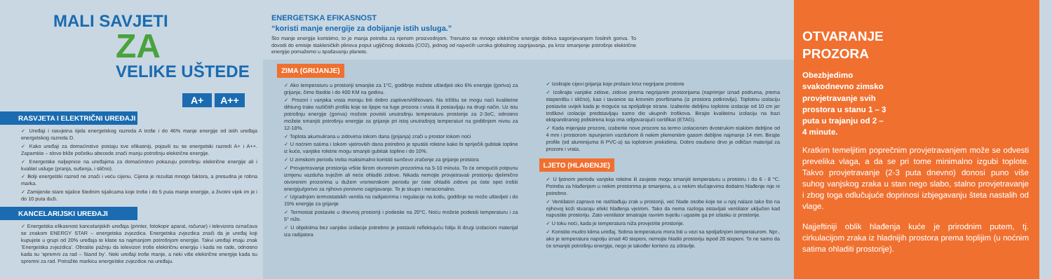MALI SAVJETI
ZA
VELIKE UŠTEDE
A+ A++
RASVJETA I ELEKTRIČNI UREĐAJI
✓ Uređaji i rasvjetna tijela energetskog razreda A troše i do 46% manje energije od istih uređaja energetskog razreda D.
✓ Kako uređaji za domaćinstvo postaju sve efikasniji, pojavili su se energetski razredi A+ i A++. Zapamtite – slovo bliže početku abecede znači manju potrošnju električne energije.
✓ Energetske naljepnice na uređajima za domaćinstvo pokazuju potrošnju električne energije ali i kvalitet usluge (pranja, sušenja, i slično).
✓ Bolji energetski razred ne znači i veću cijenu. Cijena je rezultat mnogo faktora, a presudna je robna marka.
✓ Zamijenite stare sijalice štednim sijalicama koje troše i do 5 puta manje energije, a životni vijek im je i do 10 puta duži.
KANCELARIJSKI UREĐAJI
✓ Energetska efikasnost kancelarijskih uređaja (printer, fotokopir aparat, računar) i televizora označava se znakom ENERGY STAR – energetska zvjezdica. Energetska zvjezdica znači da je uređaj koji kupujete u grupi od 20% uređaja te klase sa najmanjom potrošnjom energije. Takvi uređaji imaju znak ‘Energetska zvjezdica’. Obratite pažnju da televizori troše električnu energiju i kada ne rade, odnosno kada su ‘spremni za rad – Stand by’. Neki uređaji troše manje, a neki više električne energije kada su spremni za rad. Potražite markicu energetske zvjezdice na uređaju.
ENERGETSKA EFIKASNOST
“koristi manje energije za dobijanje istih usluga.”
Što manje energije koristimo, to je manja potreba za njenom proizvodnjom. Trenutno se mnogo električne energije dobiva sagorijevanjem fosilnih goriva. To dovodi do emisije stakleničkih plinova poput ugljičnog dioksida (CO2), jednog od najvećih uzroka globalnog zagrijavanja, pa kroz smanjenje potrošnje električne energije pomažemo u spašavanju planete.
ZIMA (GRIJANJE)
✓ Ako temperaturu u prostoriji smanjite za 1°C, godišnje možete uštedjeti oko 6% energije (goriva) za grijanje, čime štedite i do 400 KM na godinu.
✓ Prozori i vanjska vrata moraju biti dobro zaptiveni/dihtovani. Na tržištu se mogu naći kvalitetne dihtung trake različitih profila koje se lijepe na fuge prozora i vrata ili postavljaju na drugi način. Uz istu potrošnju energije (goriva) možete povisiti unutrašnju temperaturu prostorije za 2-3oC, odnosno možete smanjiti potrošnju energije za grijanje pri istoj unutrašnjoj temperaturi na godišnjem nivou za 12-18%.
✓ Toplota akumulirana u zidovima tokom dana (grijanja) zrači u prostor tokom noći
✓ U noćnim satima i tokom vjetrovitih dana potrebno je spustiti roletne kako bi spriječili gubitak topline iz kuće, vanjske roletne mogu smanjiti gubitak topline i do 10%.
✓ U zimskom periodu treba maksimalno koristiti sunčevo zračenje za grijanje prostora
✓ Provjertravanje prostorija vršite širom otvorenim prozorima na 5-10 minuta. To će omogućiti potpunu izmjenu vazduha svježim ali neće ohladiti zidove. Nikada nemojte provjetravati prostoriju djelimično otvorenim prozorima u dužem vremenskom periodu jer ćete ohladiti zidove pa ćete opet trošiti energiju/gorivo za njihovo ponovno zagrijavanje. To je skupo i neracionalno.
✓ Ugradnjom termostatskih ventila na radijatorima i regulacije na kotlu, godišnje se može uštedjeti i do 15% energije za grijanje
✓ Termostat postavite u dnevnoj prostoriji i podesite na 20°C. Noću možete podesiti temperaturu i za 5° niže.
✓ U objektima bez vanjske izolacije potrebno je postaviti reflektujuću foliju ili drugi izolacioni materijal iza radijatora
✓ Izolirajte cijevi grijanja koje prolaze kroz negrijane prostore
✓ Izolirajte vanjske zidove, zidove prema negrijanim prostorijama (naprimjer iznad podruma, prema stepeništu i slično), kao i tavanice sa krovnim površinama (iz prostora potkrovlja). Toplotnu izolaciju postavite uvijek kada je moguće sa spoljašnje strane. Izaberite debljinu toplotne izolacije od 10 cm jer troškovi izolacije predstavljaju samo dio ukupnih troškova. Birajte kvalitetnu izolaciju na bazi ekspandiranog polistirena koja ima odgovarajući certifikat (ETAG).
✓ Kada mijenjate prozore, izaberite nove prozore sa termo izolacionim dvostrukim staklom debljine od 4 mm i prostorom ispunjenim vazduhom ili nekim plemenitim gasom debljine najmanje 14 mm. Birajte profile (od aluminijuma ili PVC-a) sa toplotnim prekidima. Dobro osušeno drvo je odličan materijal za prozore i vrata.
LJETO (HLAĐENJE)
✓ U ljetnom periodu vanjske roletne ili zavjese mogu smanjiti temperaturu u prostoru i do 6 - 8 °C. Potreba za hlađenjem u nekim prostorima je smanjena, a u nekim slučajevima dodatno hlađenje nije ni potrebno.
✓ Ventilatori zapravo ne rashlađuju zrak u prostoriji, već hlade osobe koje se u njoj nalaze tako što na njihovoj koži stvaraju efekt hlađenja vjetrom. Tako da nema razloga ostavljati ventilator uključen kad napustite prostoriju. Zato ventilator smatrajte ravnim svjetlu i ugasite ga pri izlasku iz prostorije.
✓ U toku noći, kada je temperatura niža provjetrite prostorije.
✓ Koristite mudro klima uređaj. Sobna temperatura mora biti u vezi sa spoljašnjom temperaturom. Npr., ako je temperatura napolju iznad 40 stepeni, nemojte hladiti prostoriju ispod 28 stepeni. To ne samo da će smanjiti potrošnju energije, nego je također korisno za zdravlje.
OTVARANJE
PROZORA
Obezbjedimo svakodnevno zimsko provjetravanje svih prostora u stanu 1 – 3 puta u trajanju od 2 – 4 minute.
Kratkim temeljitim poprečnim provjetravanjem može se odvesti prevelika vlaga, a da se pri tome minimalno izgubi toplote. Takvo provjetravanje (2-3 puta dnevno) donosi puno više suhog vanjskog zraka u stan nego slabo, stalno provjetravanje i zbog toga odlučujuće doprinosi izbjegavanju šteta nastalih od vlage.
Najjeftiniji oblik hlađenja kuće je prirodnim putem, tj. cirkulacijom zraka iz hladnijih prostora prema toplijim (u noćnim satima ohladiti prostorije).